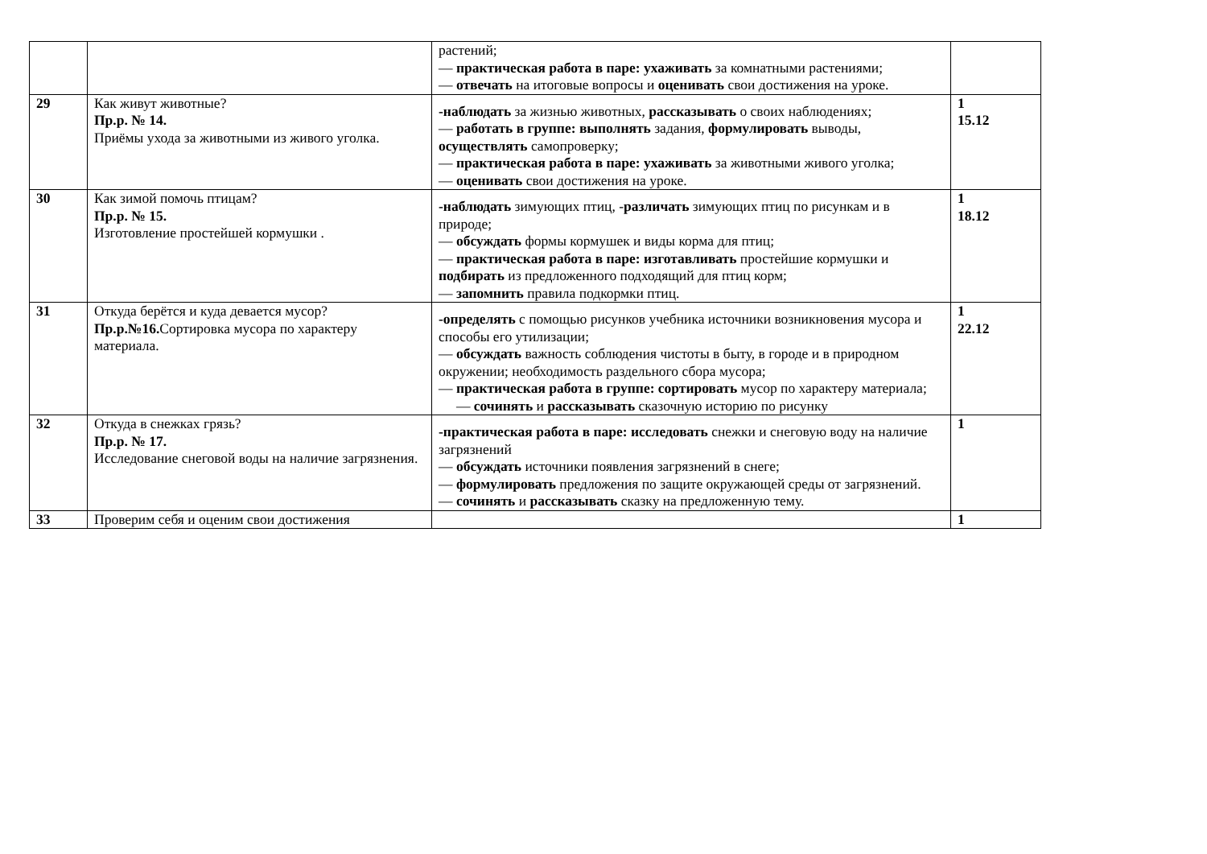| | | растений; — практическая работа в паре: ухаживать за комнатными растениями; — отвечать на итоговые вопросы и оценивать свои достижения на уроке. | |
| 29 | Как живут животные? Пр.р. № 14. Приёмы ухода за животными из живого уголка. | -наблюдать за жизнью животных, рассказывать о своих наблюдениях; — работать в группе: выполнять задания, формулировать выводы, осуществлять самопроверку; — практическая работа в паре: ухаживать за животными живого уголка; — оценивать свои достижения на уроке. | 1 15.12 |
| 30 | Как зимой помочь птицам? Пр.р. № 15. Изготовление простейшей кормушки . | -наблюдать зимующих птиц, - различать зимующих птиц по рисункам и в природе; — обсуждать формы кормушек и виды корма для птиц; — практическая работа в паре: изготавливать простейшие кормушки и подбирать из предложенного подходящий для птиц корм; — запомнить правила подкормки птиц. | 1 18.12 |
| 31 | Откуда берётся и куда девается мусор? Пр.р.№16. Сортировка мусора по характеру материала. | -определять с помощью рисунков учебника источники возникновения мусора и способы его утилизации; — обсуждать важность соблюдения чистоты в быту, в городе и в природном окружении; необходимость раздельного сбора мусора; — практическая работа в группе: сортировать мусор по характеру материала; — сочинять и рассказывать сказочную историю по рисунку | 1 22.12 |
| 32 | Откуда в снежках грязь? Пр.р. № 17. Исследование снеговой воды на наличие загрязнения. | -практическая работа в паре: исследовать снежки и снеговую воду на наличие загрязнений — обсуждать источники появления загрязнений в снеге; — формулировать предложения по защите окружающей среды от загрязнений. — сочинять и рассказывать сказку на предложенную тему. | 1 |
| 33 | Проверим себя и оценим свои достижения | | 1 |